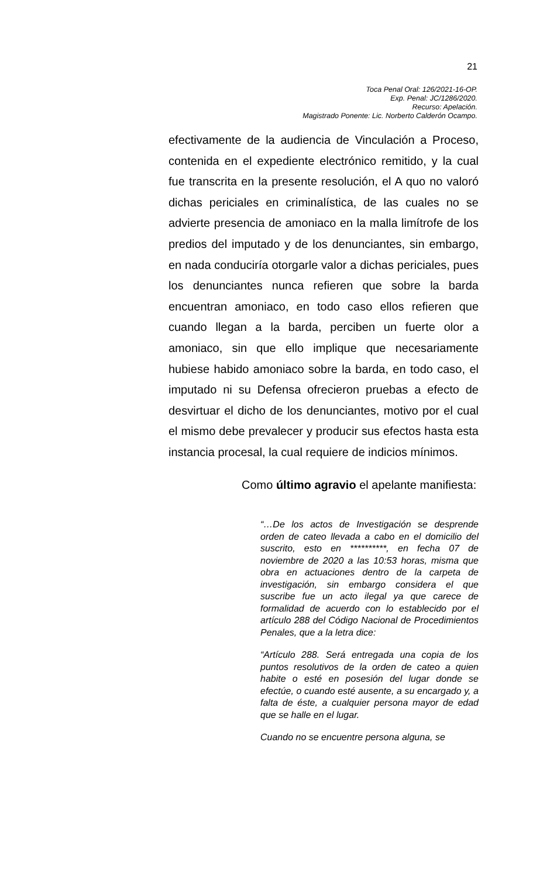21
Toca Penal Oral: 126/2021-16-OP.
Exp. Penal: JC/1286/2020.
Recurso: Apelación.
Magistrado Ponente: Lic. Norberto Calderón Ocampo.
efectivamente de la audiencia de Vinculación a Proceso, contenida en el expediente electrónico remitido, y la cual fue transcrita en la presente resolución, el A quo no valoró dichas periciales en criminalística, de las cuales no se advierte presencia de amoniaco en la malla limítrofe de los predios del imputado y de los denunciantes, sin embargo, en nada conduciría otorgarle valor a dichas periciales, pues los denunciantes nunca refieren que sobre la barda encuentran amoniaco, en todo caso ellos refieren que cuando llegan a la barda, perciben un fuerte olor a amoniaco, sin que ello implique que necesariamente hubiese habido amoniaco sobre la barda, en todo caso, el imputado ni su Defensa ofrecieron pruebas a efecto de desvirtuar el dicho de los denunciantes, motivo por el cual el mismo debe prevalecer y producir sus efectos hasta esta instancia procesal, la cual requiere de indicios mínimos.
Como último agravio el apelante manifiesta:
“…De los actos de Investigación se desprende orden de cateo llevada a cabo en el domicilio del suscrito, esto en **********, en fecha 07 de noviembre de 2020 a las 10:53 horas, misma que obra en actuaciones dentro de la carpeta de investigación, sin embargo considera el que suscribe fue un acto ilegal ya que carece de formalidad de acuerdo con lo establecido por el artículo 288 del Código Nacional de Procedimientos Penales, que a la letra dice:
“Artículo 288. Será entregada una copia de los puntos resolutivos de la orden de cateo a quien habite o esté en posesión del lugar donde se efectúe, o cuando esté ausente, a su encargado y, a falta de éste, a cualquier persona mayor de edad que se halle en el lugar.
Cuando no se encuentre persona alguna, se